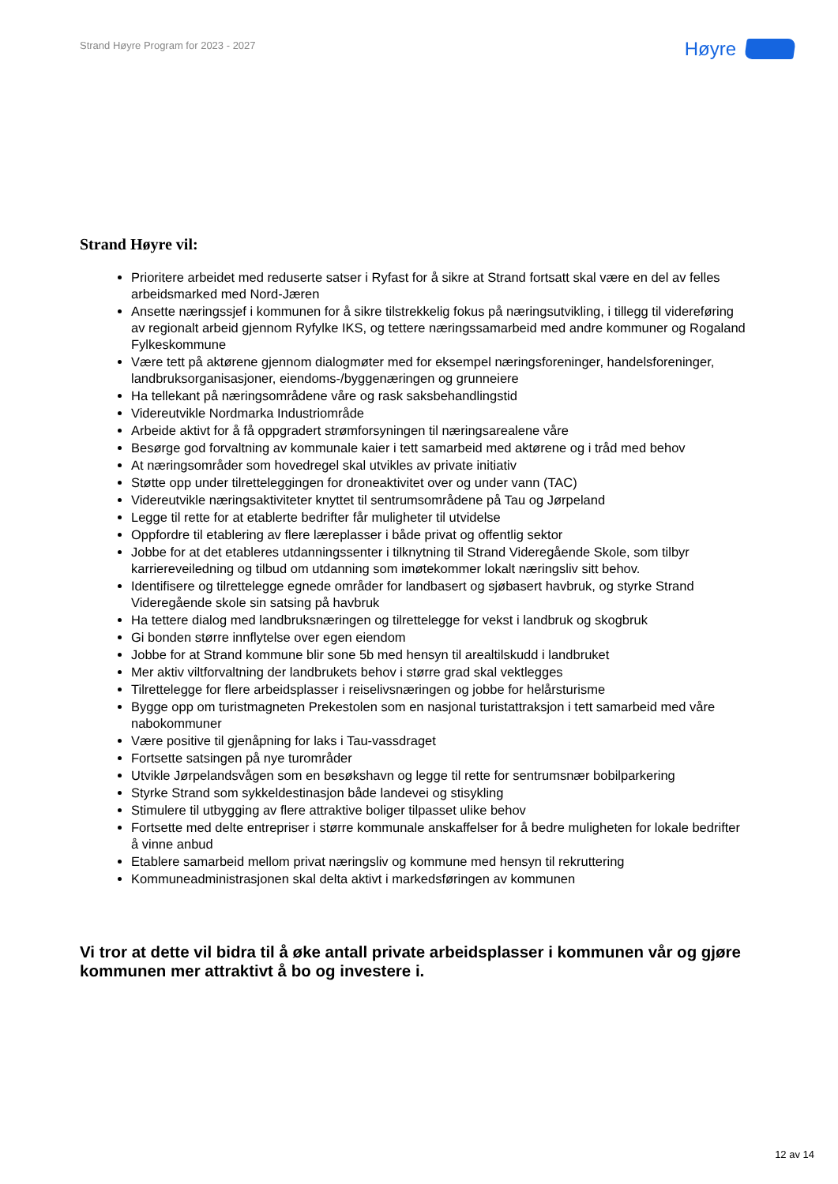Strand Høyre Program for 2023 - 2027
Høyre
Strand Høyre vil:
Prioritere arbeidet med reduserte satser i Ryfast for å sikre at Strand fortsatt skal være en del av felles arbeidsmarked med Nord-Jæren
Ansette næringssjef i kommunen for å sikre tilstrekkelig fokus på næringsutvikling, i tillegg til videreføring av regionalt arbeid gjennom Ryfylke IKS, og tettere næringssamarbeid med andre kommuner og Rogaland Fylkeskommune
Være tett på aktørene gjennom dialogmøter med for eksempel næringsforeninger, handelsforeninger, landbruksorganisasjoner, eiendoms-/byggenæringen og grunneiere
Ha tellekant på næringsområdene våre og rask saksbehandlingstid
Videreutvikle Nordmarka Industriområde
Arbeide aktivt for å få oppgradert strømforsyningen til næringsarealene våre
Besørge god forvaltning av kommunale kaier i tett samarbeid med aktørene og i tråd med behov
At næringsområder som hovedregel skal utvikles av private initiativ
Støtte opp under tilretteleggingen for droneaktivitet over og under vann (TAC)
Videreutvikle næringsaktiviteter knyttet til sentrumsområdene på Tau og Jørpeland
Legge til rette for at etablerte bedrifter får muligheter til utvidelse
Oppfordre til etablering av flere læreplasser i både privat og offentlig sektor
Jobbe for at det etableres utdanningssenter i tilknytning til Strand Videregående Skole, som tilbyr karriereveiledning og tilbud om utdanning som imøtekommer lokalt næringsliv sitt behov.
Identifisere og tilrettelegge egnede områder for landbasert og sjøbasert havbruk, og styrke Strand Videregående skole sin satsing på havbruk
Ha tettere dialog med landbruksnæringen og tilrettelegge for vekst i landbruk og skogbruk
Gi bonden større innflytelse over egen eiendom
Jobbe for at Strand kommune blir sone 5b med hensyn til arealtilskudd i landbruket
Mer aktiv viltforvaltning der landbrukets behov i større grad skal vektlegges
Tilrettelegge for flere arbeidsplasser i reiselivsnæringen og jobbe for helårsturisme
Bygge opp om turistmagneten Prekestolen som en nasjonal turistattraksjon i tett samarbeid med våre nabokommuner
Være positive til gjenåpning for laks i Tau-vassdraget
Fortsette satsingen på nye turområder
Utvikle Jørpelandsvågen som en besøkshavn og legge til rette for sentrumsnær bobilparkering
Styrke Strand som sykkeldestinasjon både landevei og stisykling
Stimulere til utbygging av flere attraktive boliger tilpasset ulike behov
Fortsette med delte entrepriser i større kommunale anskaffelser for å bedre muligheten for lokale bedrifter å vinne anbud
Etablere samarbeid mellom privat næringsliv og kommune med hensyn til rekruttering
Kommuneadministrasjonen skal delta aktivt i markedsføringen av kommunen
Vi tror at dette vil bidra til å øke antall private arbeidsplasser i kommunen vår og gjøre kommunen mer attraktivt å bo og investere i.
12 av 14